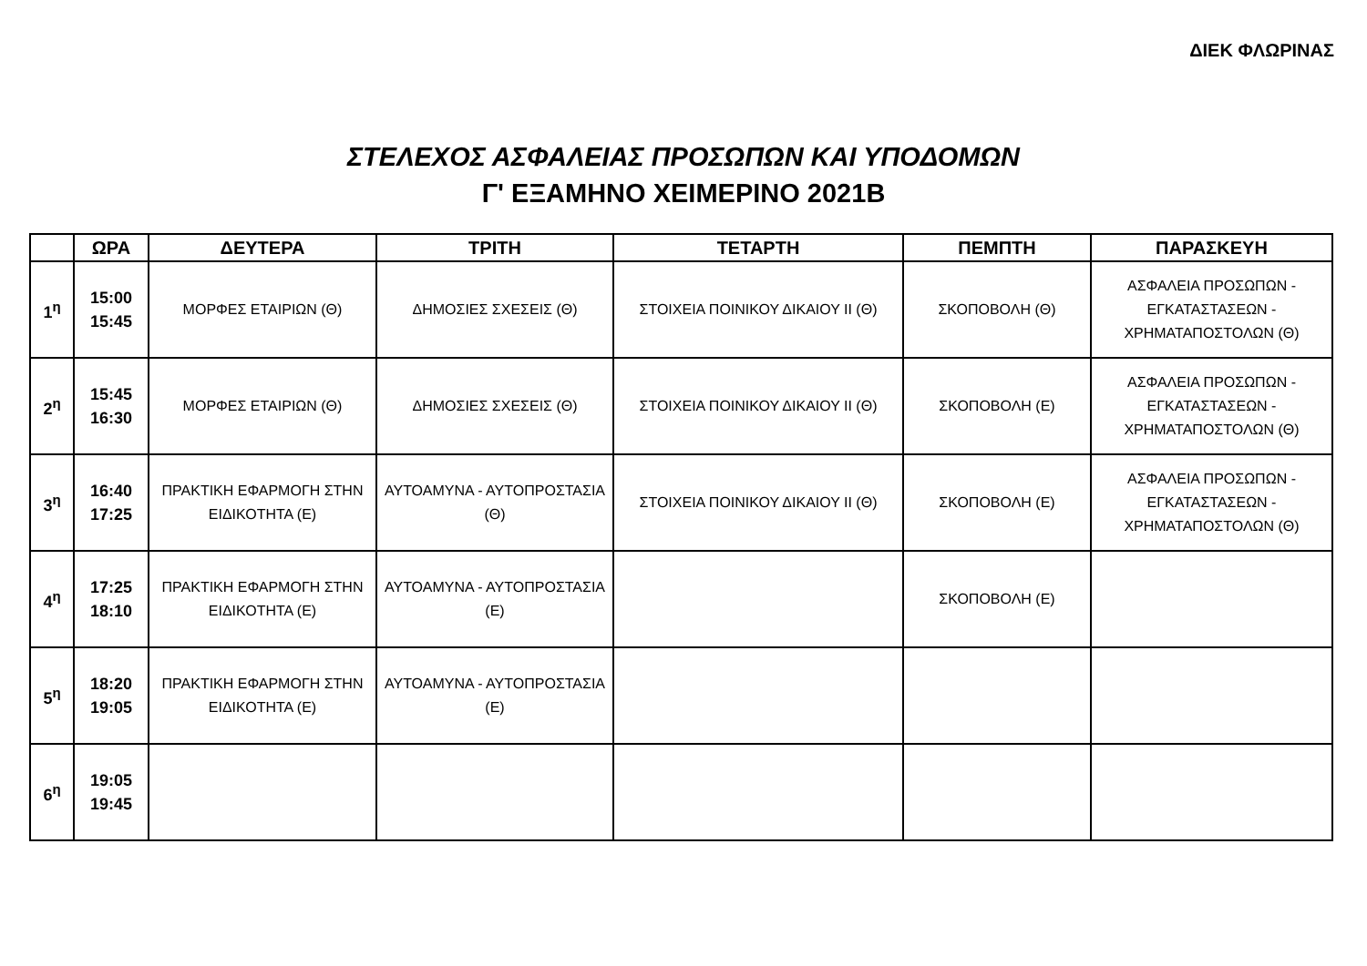ΔΙΕΚ ΦΛΩΡΙΝΑΣ
ΣΤΕΛΕΧΟΣ ΑΣΦΑΛΕΙΑΣ ΠΡΟΣΩΠΩΝ ΚΑΙ ΥΠΟΔΟΜΩΝ
Γ' ΕΞΑΜΗΝΟ ΧΕΙΜΕΡΙΝΟ 2021Β
| | ΩΡΑ | ΔΕΥΤΕΡΑ | ΤΡΙΤΗ | ΤΕΤΑΡΤΗ | ΠΕΜΠΤΗ | ΠΑΡΑΣΚΕΥΗ |
| --- | --- | --- | --- | --- | --- | --- |
| 1<sup>η</sup> | 15:00 15:45 | ΜΟΡΦΕΣ ΕΤΑΙΡΙΩΝ (Θ) | ΔΗΜΟΣΙΕΣ ΣΧΕΣΕΙΣ (Θ) | ΣΤΟΙΧΕΙΑ ΠΟΙΝΙΚΟΥ ΔΙΚΑΙΟΥ ΙΙ (Θ) | ΣΚΟΠΟΒΟΛΗ (Θ) | ΑΣΦΑΛΕΙΑ ΠΡΟΣΩΠΩΝ - ΕΓΚΑΤΑΣΤΑΣΕΩΝ - ΧΡΗΜΑΤΑΠΟΣΤΟΛΩΝ (Θ) |
| 2<sup>η</sup> | 15:45 16:30 | ΜΟΡΦΕΣ ΕΤΑΙΡΙΩΝ (Θ) | ΔΗΜΟΣΙΕΣ ΣΧΕΣΕΙΣ (Θ) | ΣΤΟΙΧΕΙΑ ΠΟΙΝΙΚΟΥ ΔΙΚΑΙΟΥ ΙΙ (Θ) | ΣΚΟΠΟΒΟΛΗ (Ε) | ΑΣΦΑΛΕΙΑ ΠΡΟΣΩΠΩΝ - ΕΓΚΑΤΑΣΤΑΣΕΩΝ - ΧΡΗΜΑΤΑΠΟΣΤΟΛΩΝ (Θ) |
| 3<sup>η</sup> | 16:40 17:25 | ΠΡΑΚΤΙΚΗ ΕΦΑΡΜΟΓΗ ΣΤΗΝ ΕΙΔΙΚΟΤΗΤΑ (Ε) | ΑΥΤΟΑΜΥΝΑ - ΑΥΤΟΠΡΟΣΤΑΣΙΑ (Θ) | ΣΤΟΙΧΕΙΑ ΠΟΙΝΙΚΟΥ ΔΙΚΑΙΟΥ ΙΙ (Θ) | ΣΚΟΠΟΒΟΛΗ (Ε) | ΑΣΦΑΛΕΙΑ ΠΡΟΣΩΠΩΝ - ΕΓΚΑΤΑΣΤΑΣΕΩΝ - ΧΡΗΜΑΤΑΠΟΣΤΟΛΩΝ (Θ) |
| 4<sup>η</sup> | 17:25 18:10 | ΠΡΑΚΤΙΚΗ ΕΦΑΡΜΟΓΗ ΣΤΗΝ ΕΙΔΙΚΟΤΗΤΑ (Ε) | ΑΥΤΟΑΜΥΝΑ - ΑΥΤΟΠΡΟΣΤΑΣΙΑ (Ε) | | ΣΚΟΠΟΒΟΛΗ (Ε) | |
| 5<sup>η</sup> | 18:20 19:05 | ΠΡΑΚΤΙΚΗ ΕΦΑΡΜΟΓΗ ΣΤΗΝ ΕΙΔΙΚΟΤΗΤΑ (Ε) | ΑΥΤΟΑΜΥΝΑ - ΑΥΤΟΠΡΟΣΤΑΣΙΑ (Ε) | | | |
| 6<sup>η</sup> | 19:05 19:45 | | | | | |